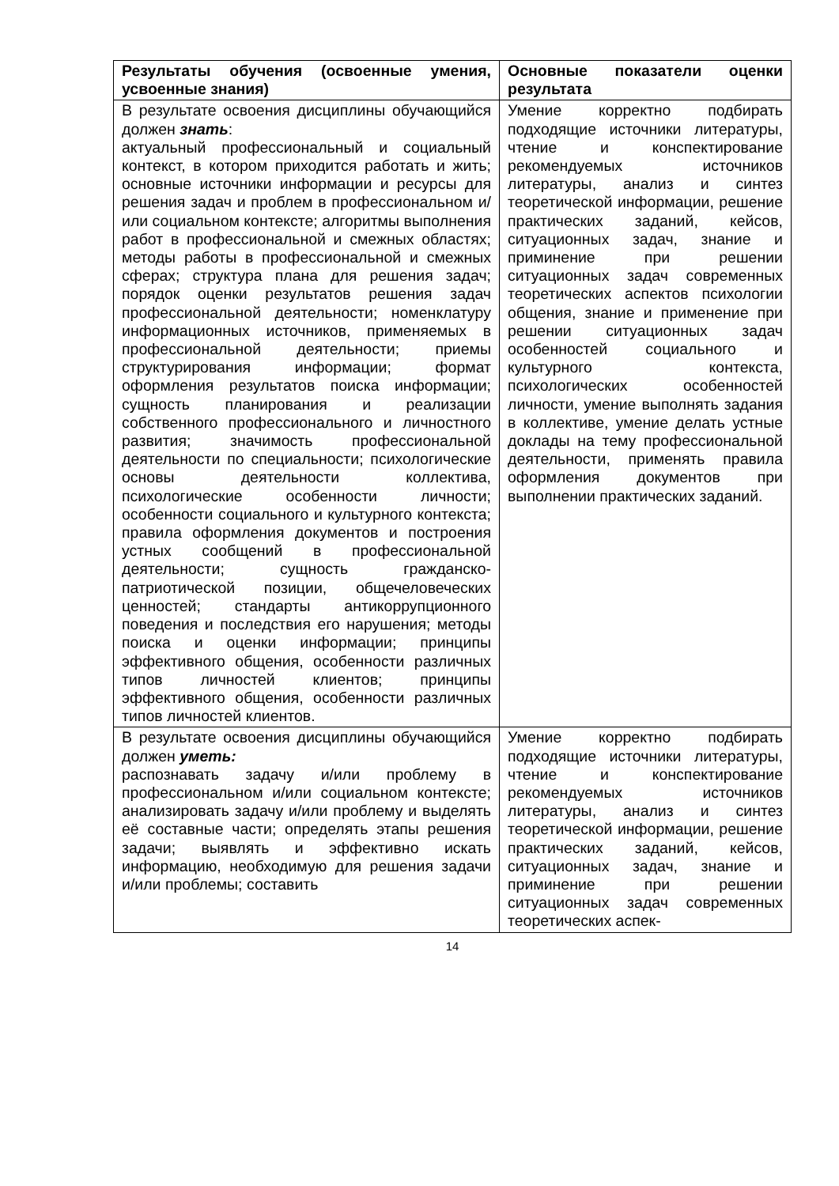| Результаты обучения (освоенные умения, усвоенные знания) | Основные показатели оценки результата |
| --- | --- |
| В результате освоения дисциплины обучающийся должен знать : актуальный профессиональный и социальный контекст, в котором приходится работать и жить; основные источники информации и ресурсы для решения задач и проблем в профессиональном и/или социальном контексте; алгоритмы выполнения работ в профессиональной и смежных областях; методы работы в профессиональной и смежных сферах; структура плана для решения задач; порядок оценки результатов решения задач профессиональной деятельности; номенклатуру информационных источников, применяемых в профессиональной деятельности; приемы структурирования информации; формат оформления результатов поиска информации; сущность планирования и реализации собственного профессионального и личностного развития; значимость профессиональной деятельности по специальности; психологические основы деятельности коллектива, психологические особенности личности; особенности социального и культурного контекста; правила оформления документов и построения устных сообщений в профессиональной деятельности; сущность гражданско-патриотической позиции, общечеловеческих ценностей; стандарты антикоррупционного поведения и последствия его нарушения; методы поиска и оценки информации; принципы эффективного общения, особенности различных типов личностей клиентов; принципы эффективного общения, особенности различных типов личностей клиентов. | Умение корректно подбирать подходящие источники литературы, чтение и конспектирование рекомендуемых источников литературы, анализ и синтез теоретической информации, решение практических заданий, кейсов, ситуационных задач, знание и приминение при решении ситуационных задач современных теоретических аспектов психологии общения, знание и применение при решении ситуационных задач особенностей социального и культурного контекста, психологических особенностей личности, умение выполнять задания в коллективе, умение делать устные доклады на тему профессиональной деятельности, применять правила оформления документов при выполнении практических заданий. |
| В результате освоения дисциплины обучающийся должен уметь: распознавать задачу и/или проблему в профессиональном и/или социальном контексте; анализировать задачу и/или проблему и выделять её составные части; определять этапы решения задачи; выявлять и эффективно искать информацию, необходимую для решения задачи и/или проблемы; составить | Умение корректно подбирать подходящие источники литературы, чтение и конспектирование рекомендуемых источников литературы, анализ и синтез теоретической информации, решение практических заданий, кейсов, ситуационных задач, знание и приминение при решении ситуационных задач современных теоретических аспек- |
14